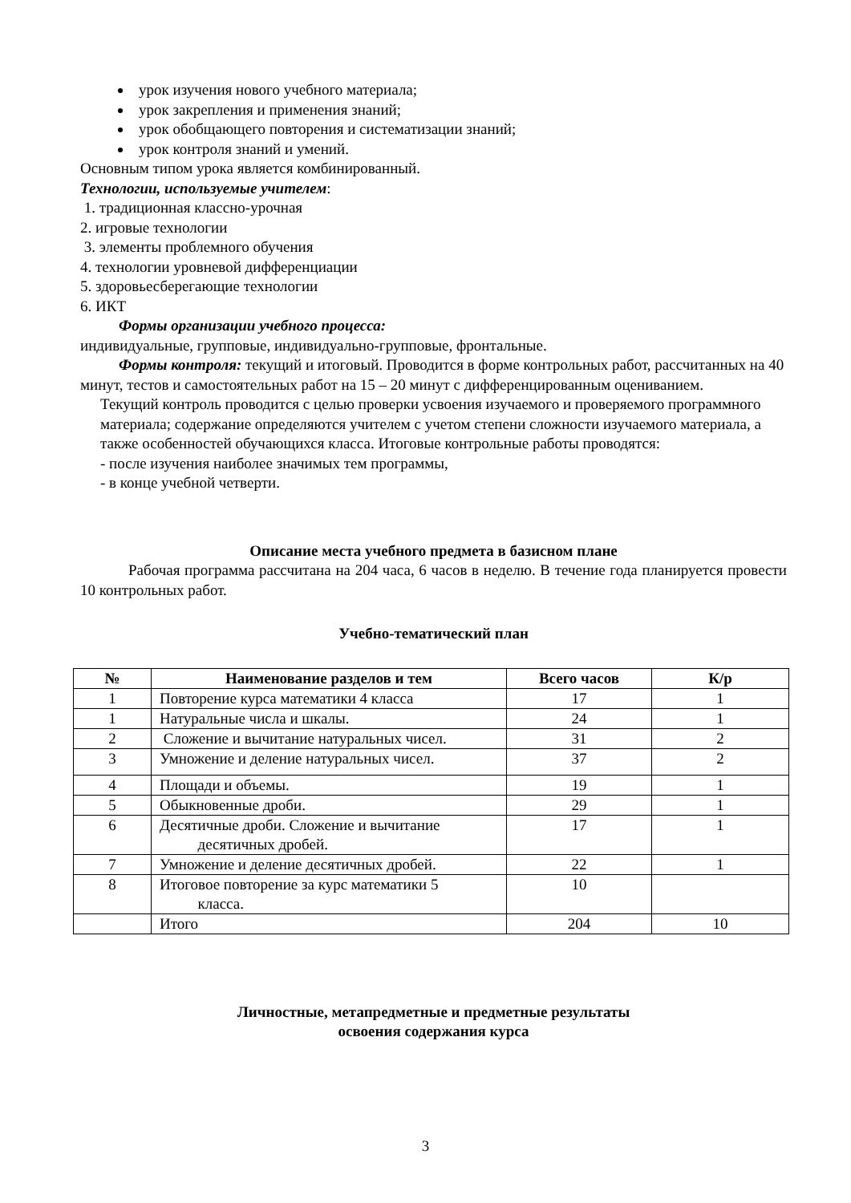урок изучения нового учебного материала;
урок закрепления и применения знаний;
урок обобщающего повторения и систематизации знаний;
урок контроля знаний и умений.
Основным типом урока является комбинированный.
Технологии, используемые учителем:
1. традиционная классно-урочная
2. игровые технологии
3. элементы проблемного обучения
4. технологии уровневой дифференциации
5. здоровьесберегающие технологии
6. ИКТ
Формы организации учебного процесса:
индивидуальные, групповые, индивидуально-групповые, фронтальные.
Формы контроля: текущий и итоговый. Проводится в форме контрольных работ, рассчитанных на 40 минут, тестов и самостоятельных работ на 15 – 20 минут с дифференцированным оцениванием.
Текущий контроль проводится с целью проверки усвоения изучаемого и проверяемого программного материала; содержание определяются учителем с учетом степени сложности изучаемого материала, а также особенностей обучающихся класса. Итоговые контрольные работы проводятся:
- после изучения наиболее значимых тем программы,
- в конце учебной четверти.
Описание места учебного предмета в базисном плане
Рабочая программа рассчитана на 204 часа, 6 часов в неделю. В течение года планируется провести 10 контрольных работ.
Учебно-тематический план
| № | Наименование разделов и тем | Всего часов | К/р |
| --- | --- | --- | --- |
| 1 | Повторение курса математики 4 класса | 17 | 1 |
| 1 | Натуральные числа и шкалы. | 24 | 1 |
| 2 | Сложение и вычитание натуральных чисел. | 31 | 2 |
| 3 | Умножение и деление натуральных чисел. | 37 | 2 |
| 4 | Площади и объемы. | 19 | 1 |
| 5 | Обыкновенные дроби. | 29 | 1 |
| 6 | Десятичные дроби. Сложение и вычитание десятичных дробей. | 17 | 1 |
| 7 | Умножение и деление десятичных дробей. | 22 | 1 |
| 8 | Итоговое повторение за курс математики 5 класса. | 10 | |
| | Итого | 204 | 10 |
Личностные, метапредметные и предметные результаты
освоения содержания курса
3